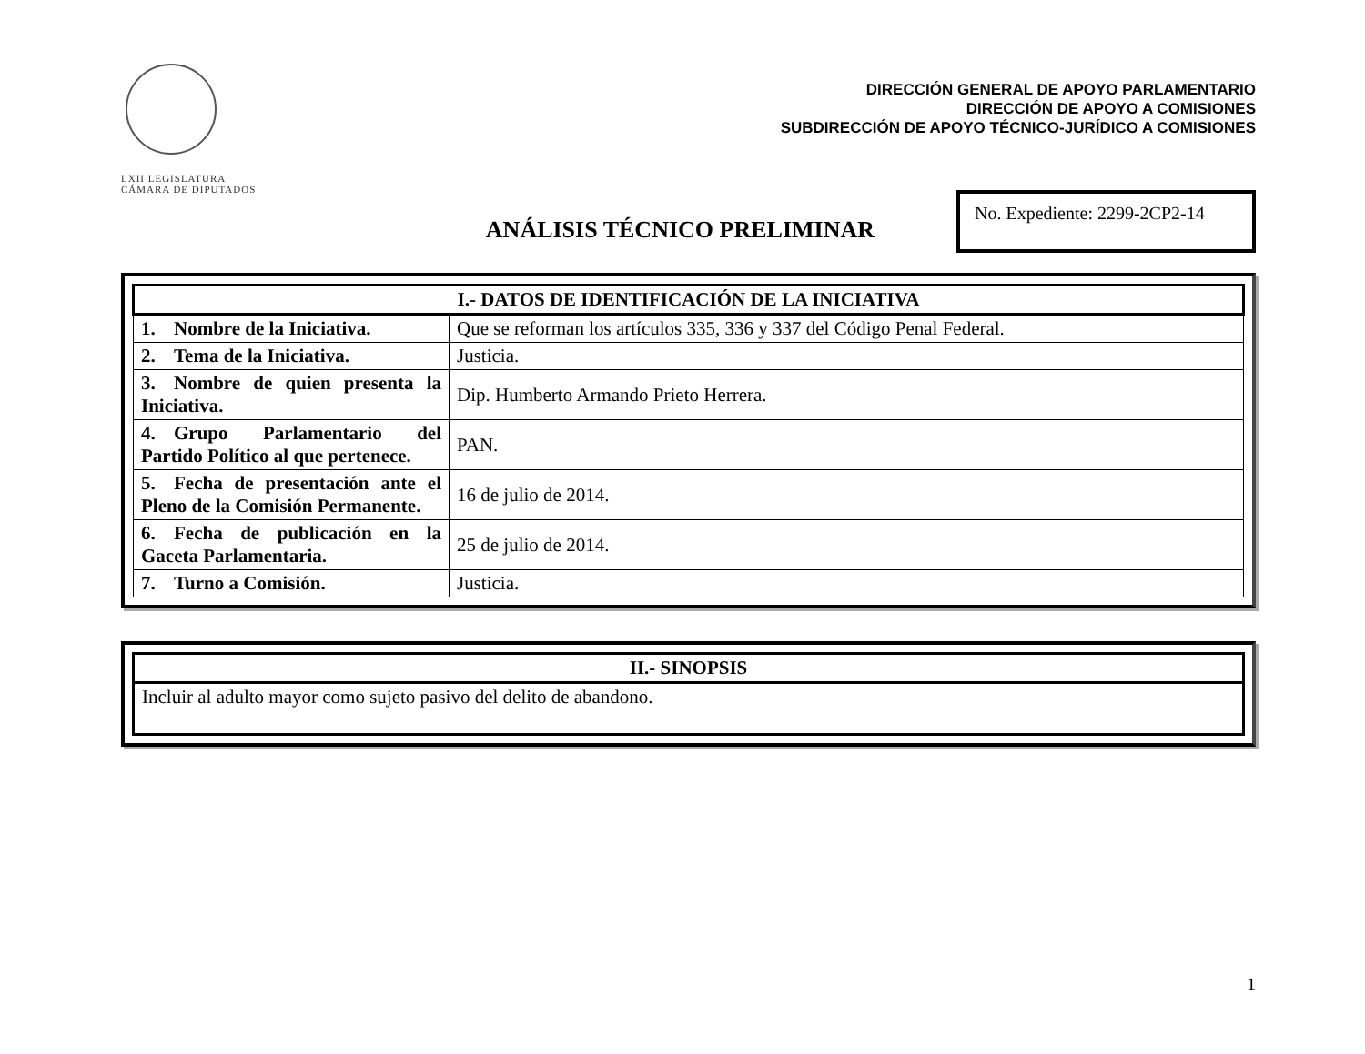LXII LEGISLATURA
CÁMARA DE DIPUTADOS
DIRECCIÓN GENERAL DE APOYO PARLAMENTARIO
DIRECCIÓN DE APOYO A COMISIONES
SUBDIRECCIÓN DE APOYO TÉCNICO-JURÍDICO A COMISIONES
ANÁLISIS TÉCNICO PRELIMINAR
No. Expediente: 2299-2CP2-14
| I.- DATOS DE IDENTIFICACIÓN DE LA INICIATIVA | |
| --- | --- |
| 1. Nombre de la Iniciativa. | Que se reforman los artículos 335, 336 y 337 del Código Penal Federal. |
| 2. Tema de la Iniciativa. | Justicia. |
| 3. Nombre de quien presenta la Iniciativa. | Dip. Humberto Armando Prieto Herrera. |
| 4. Grupo Parlamentario del Partido Político al que pertenece. | PAN. |
| 5. Fecha de presentación ante el Pleno de la Comisión Permanente. | 16 de julio de 2014. |
| 6. Fecha de publicación en la Gaceta Parlamentaria. | 25 de julio de 2014. |
| 7. Turno a Comisión. | Justicia. |
| II.- SINOPSIS |
| --- |
| Incluir al adulto mayor como sujeto pasivo del delito de abandono. |
1